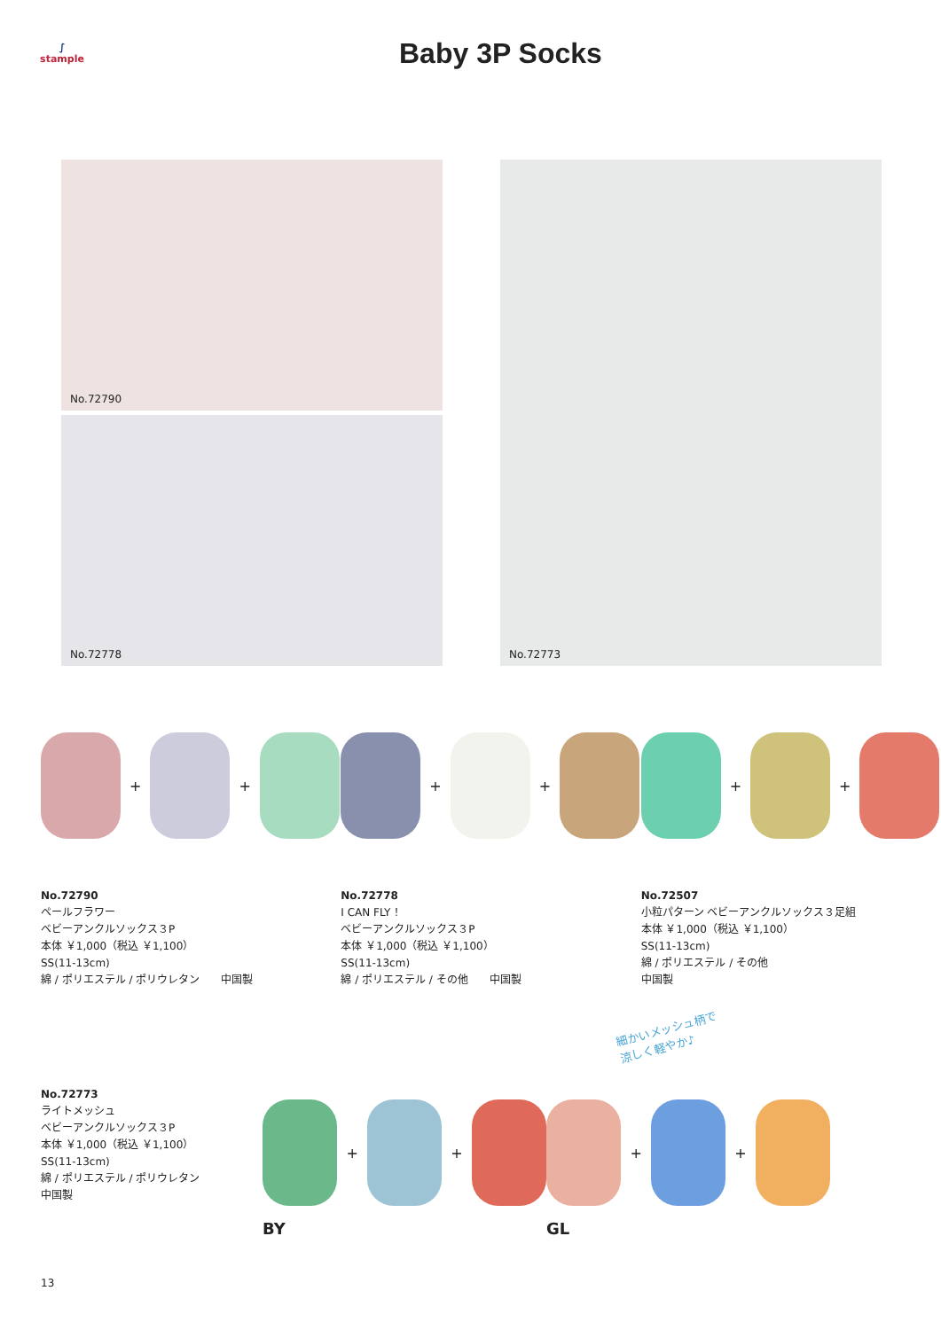∫
stample
Baby 3P Socks
No.72790
No.72778
No.72773
+
+
No.72790
ペールフラワー
ベビーアンクルソックス３P
本体 ￥1,000（税込 ￥1,100）
SS(11-13cm)
綿 / ポリエステル / ポリウレタン　　中国製
+
+
No.72778
I CAN FLY ！
ベビーアンクルソックス３P
本体 ￥1,000（税込 ￥1,100）
SS(11-13cm)
綿 / ポリエステル / その他　　中国製
+
+
No.72507
小粒パターン ベビーアンクルソックス３足組
本体 ￥1,000（税込 ￥1,100）
SS(11-13cm)
綿 / ポリエステル / その他
中国製
細かいメッシュ柄で
涼しく軽やか♪
No.72773
ライトメッシュ
ベビーアンクルソックス３P
本体 ￥1,000（税込 ￥1,100）
SS(11-13cm)
綿 / ポリエステル / ポリウレタン
中国製
+
+
BY
+
+
GL
13